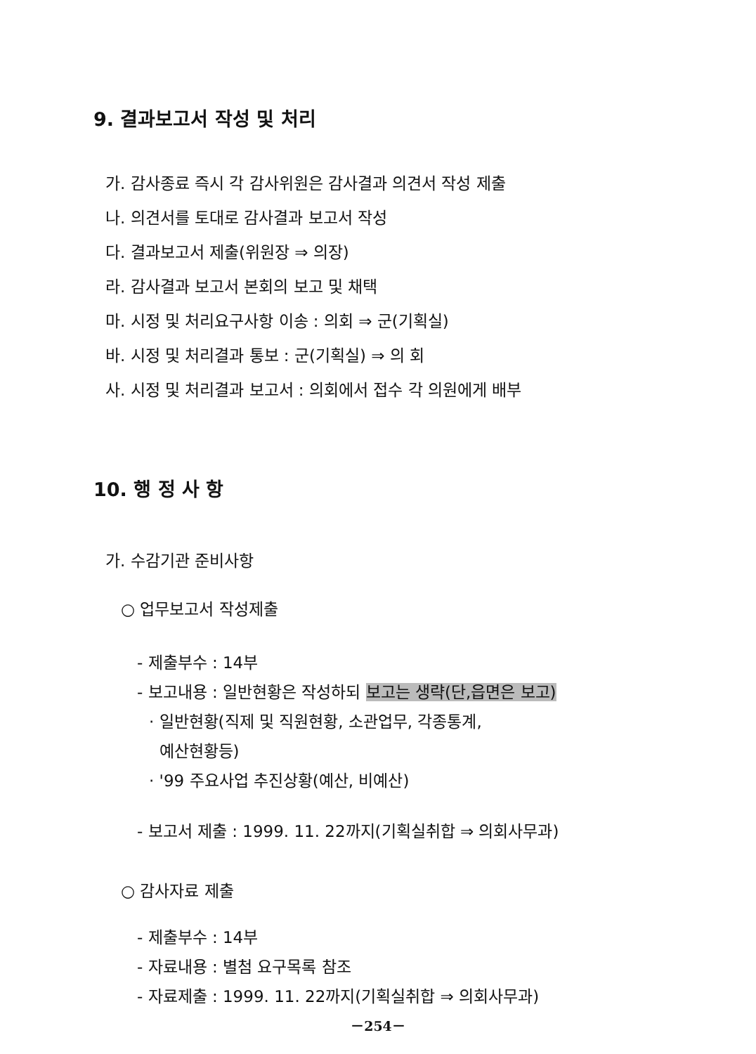9. 결과보고서 작성 및 처리
가. 감사종료 즉시 각 감사위원은 감사결과 의견서 작성 제출
나. 의견서를 토대로 감사결과 보고서 작성
다. 결과보고서 제출(위원장 ⇒ 의장)
라. 감사결과 보고서 본회의 보고 및 채택
마. 시정 및 처리요구사항 이송 : 의회 ⇒ 군(기획실)
바. 시정 및 처리결과 통보 : 군(기획실) ⇒ 의 회
사. 시정 및 처리결과 보고서 : 의회에서 접수 각 의원에게 배부
10. 행 정 사 항
가. 수감기관 준비사항
○ 업무보고서 작성제출
- 제출부수 : 14부
- 보고내용 : 일반현황은 작성하되 보고는 생략(단,읍면은 보고)
· 일반현황(직제 및 직원현황, 소관업무, 각종통계,
예산현황등)
· '99 주요사업 추진상황(예산, 비예산)
- 보고서 제출 : 1999. 11. 22까지(기획실취합 ⇒ 의회사무과)
○ 감사자료 제출
- 제출부수 : 14부
- 자료내용 : 별첨 요구목록 참조
- 자료제출 : 1999. 11. 22까지(기획실취합 ⇒ 의회사무과)
－254－